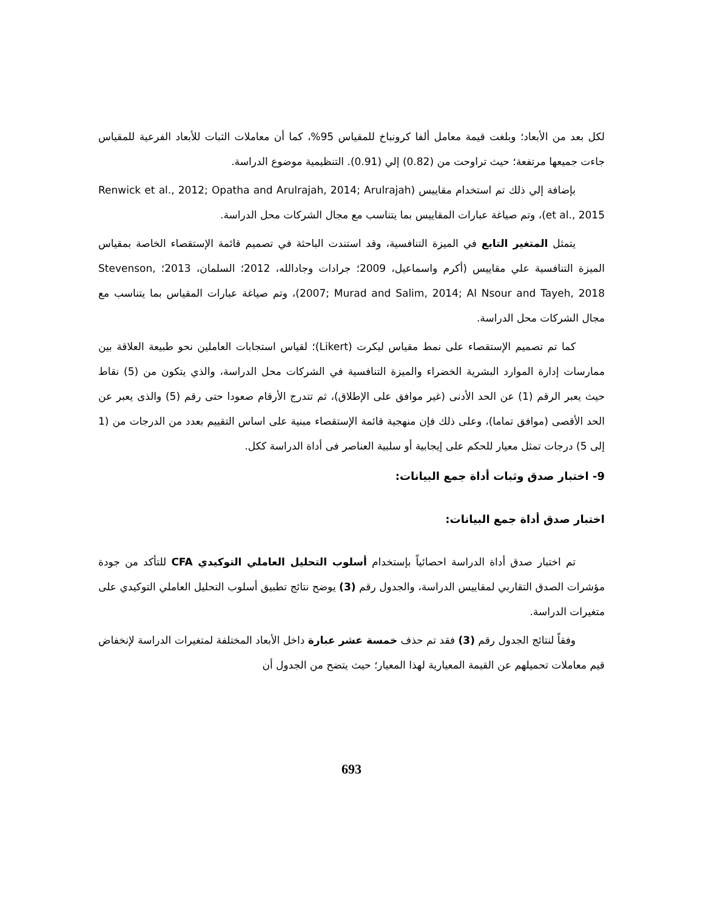لكل بعد من الأبعاد؛ وبلغت قيمة معامل ألفا كرونباخ للمقياس 95%، كما أن معاملات الثبات للأبعاد الفرعية للمقياس جاءت جميعها مرتفعة؛ حيث تراوحت من (0.82) إلي (0.91). التنظيمية موضوع الدراسة.
بإضافة إلي ذلك تم استخدام مقاييس (Renwick et al., 2012; Opatha and Arulrajah, 2014; Arulrajah et al., 2015)، وتم صياغة عبارات المقاييس بما يتناسب مع مجال الشركات محل الدراسة.
يتمثل المتغير التابع في الميزة التنافسية، وقد استندت الباحثة في تصميم قائمة الإستقصاء الخاصة بمقياس الميزة التنافسية علي مقاييس (أكرم واسماعيل، 2009؛ جرادات وجادالله، 2012؛ السلمان، 2013؛ Stevenson, 2007; Murad and Salim, 2014; Al Nsour and Tayeh, 2018)، وتم صياغة عبارات المقياس بما يتناسب مع مجال الشركات محل الدراسة.
كما تم تصميم الإستقصاء على نمط مقياس ليكرت (Likert)؛ لقياس استجابات العاملين نحو طبيعة العلاقة بين ممارسات إدارة الموارد البشرية الخضراء والميزة التنافسية في الشركات محل الدراسة، والذي يتكون من (5) نقاط حيث يعبر الرقم (1) عن الحد الأدنى (غير موافق على الإطلاق)، ثم تتدرج الأرقام صعودا حتى رقم (5) والذى يعبر عن الحد الأقصى (موافق تماما)، وعلى ذلك فإن منهجية قائمة الإستقصاء مبنية على اساس التقييم بعدد من الدرجات من (1 إلى 5) درجات تمثل معيار للحكم على إيجابية أو سلبية العناصر فى أداة الدراسة ككل.
9- اختبار صدق وثبات أداة جمع البيانات:
اختبار صدق أداة جمع البيانات:
تم اختبار صدق أداة الدراسة احصائياً بإستخدام أسلوب التحليل العاملي التوكيدي CFA للتأكد من جودة مؤشرات الصدق التقاربي لمقاييس الدراسة، والجدول رقم (3) يوضح نتائج تطبيق أسلوب التحليل العاملي التوكيدي على متغيرات الدراسة.
وفقاً لنتائج الجدول رقم (3) فقد تم حذف خمسة عشر عبارة داخل الأبعاد المختلفة لمتغيرات الدراسة لإنخفاض قيم معاملات تحميلهم عن القيمة المعيارية لهذا المعيار؛ حيث يتضح من الجدول أن
693